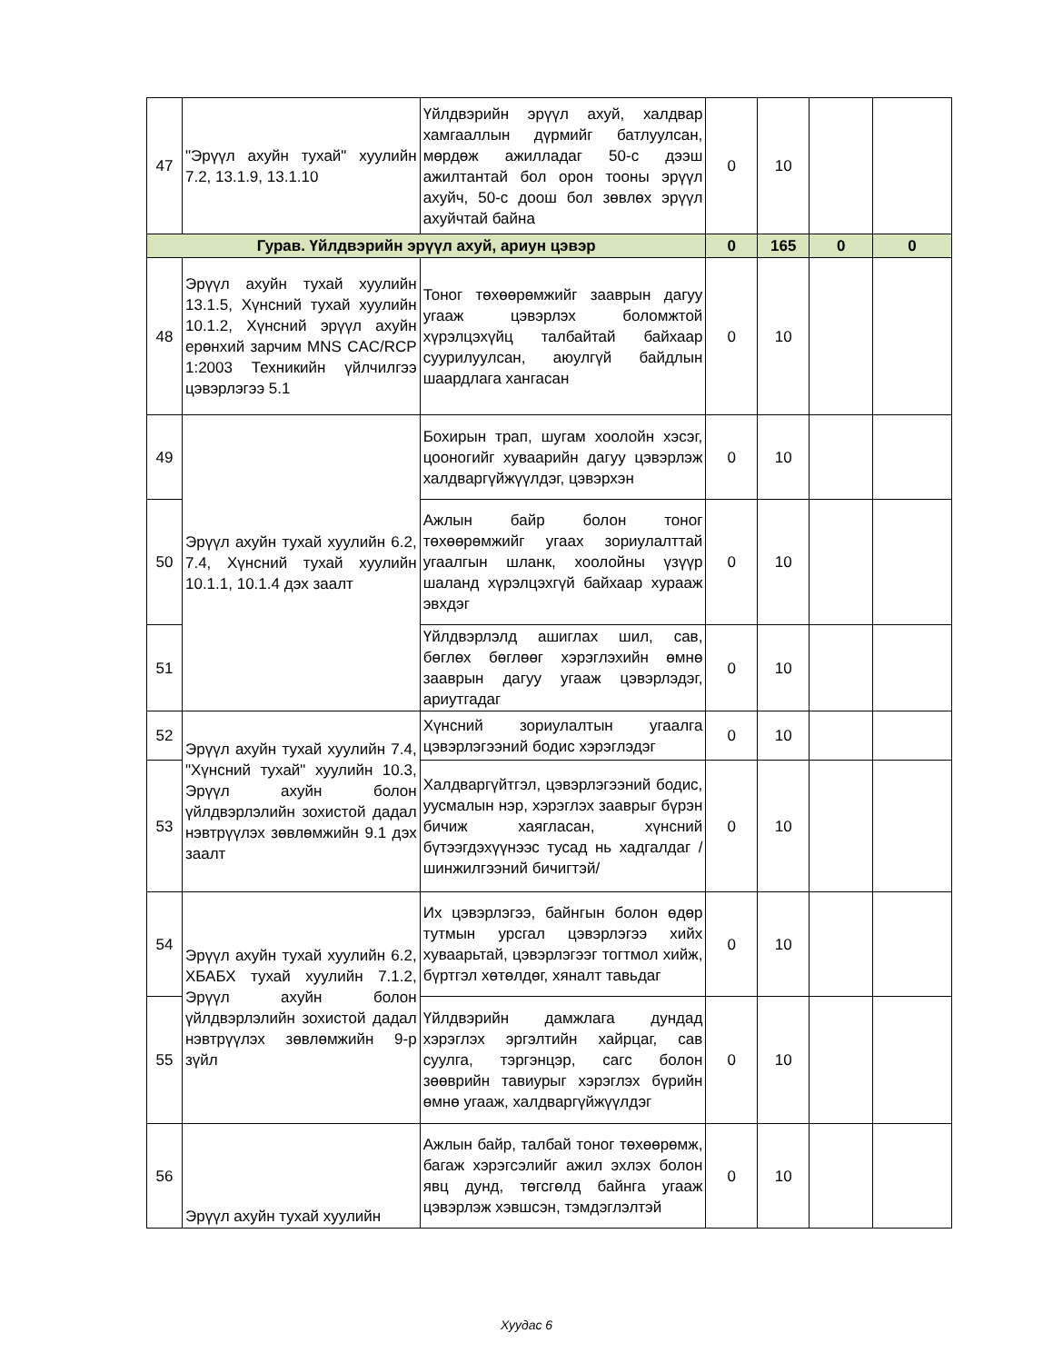| 47 | "Эрүүл ахуйн тухай" хуулийн 7.2, 13.1.9, 13.1.10 | Үйлдвэрийн эрүүл ахуй, халдвар хамгааллын дүрмийг батлуулсан, мөрдөж ажилладаг 50-с дээш ажилтантай бол орон тооны эрүүл ахуйч, 50-с доош бол зөвлөх эрүүл ахуйчтай байна | 0 | 10 | | |
| Гурав. Үйлдвэрийн эрүүл ахуй, ариун цэвэр | | | 0 | 165 | 0 | 0 |
| 48 | Эрүүл ахуйн тухай хуулийн 13.1.5, Хүнсний тухай хуулийн 10.1.2, Хүнсний эрүүл ахуйн ерөнхий зарчим MNS CAC/RCP 1:2003 Техникийн үйлчилгээ цэвэрлэгээ 5.1 | Тоног төхөөрөмжийг зааврын дагуу угааж цэвэрлэх боломжтой хүрэлцэхүйц талбайтай байхаар суурилуулсан, аюулгүй байдлын шаардлага хангасан | 0 | 10 | | |
| 49 | Эрүүл ахуйн тухай хуулийн 6.2, 7.4, Хүнсний тухай хуулийн 10.1.1, 10.1.4 дэх заалт | Бохирын трап, шугам хоолойн хэсэг, цооногийг хуваарийн дагуу цэвэрлэж халдваргүйжүүлдэг, цэвэрхэн | 0 | 10 | | |
| 50 | | Ажлын байр болон тоног төхөөрөмжийг угаах зориулалттай угаалгын шланк, хоолойны үзүүр шаланд хүрэлцэхгүй байхаар хурааж эвхдэг | 0 | 10 | | |
| 51 | | Үйлдвэрлэлд ашиглах шил, сав, бөглөх бөглөөг хэрэглэхийн өмнө зааврын дагуу угааж цэвэрлэдэг, ариутгадаг | 0 | 10 | | |
| 52 | Эрүүл ахуйн тухай хуулийн 7.4, "Хүнсний тухай" хуулийн 10.3, Эрүүл ахуйн болон үйлдвэрлэлийн зохистой дадал нэвтрүүлэх зөвлөмжийн 9.1 дэх заалт | Хүнсний зориулалтын угаалга цэвэрлэгээний бодис хэрэглэдэг | 0 | 10 | | |
| 53 | | Халдваргүйтгэл, цэвэрлэгээний бодис, уусмалын нэр, хэрэглэх зааврыг бүрэн бичиж хаягласан, хүнсний бүтээгдэхүүнээс тусад нь хадгалдаг /шинжилгээний бичигтэй/ | 0 | 10 | | |
| 54 | Эрүүл ахуйн тухай хуулийн 6.2, ХБАБХ тухай хуулийн 7.1.2, Эрүүл ахуйн болон үйлдвэрлэлийн зохистой дадал нэвтрүүлэх зөвлөмжийн 9-р зүйл | Их цэвэрлэгээ, байнгын болон өдөр тутмын урсгал цэвэрлэгээ хийх хуваарьтай, цэвэрлэгээг тогтмол хийж, бүртгэл хөтөлдөг, хяналт тавьдаг | 0 | 10 | | |
| 55 | | Үйлдвэрийн дамжлага дундад хэрэглэх эргэлтийн хайрцаг, сав суулга, тэргэнцэр, сагс болон зөөврийн тавиурыг хэрэглэх бүрийн өмнө угааж, халдваргүйжүүлдэг | 0 | 10 | | |
| 56 | Эрүүл ахуйн тухай хуулийн | Ажлын байр, талбай тоног төхөөрөмж, багаж хэрэгсэлийг ажил эхлэх болон явц дунд, төгсгөлд байнга угааж цэвэрлэж хэвшсэн, тэмдэглэлтэй | 0 | 10 | | |
Хуудас 6